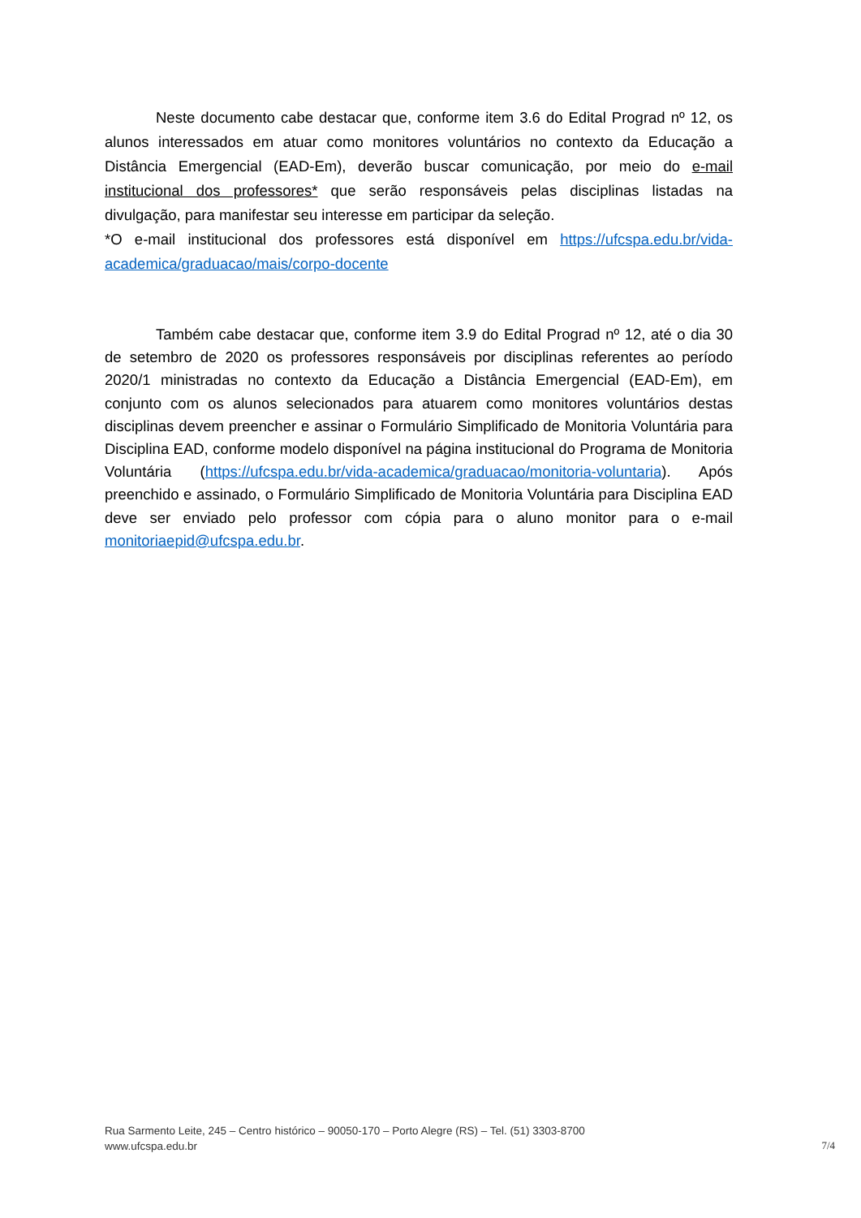Neste documento cabe destacar que, conforme item 3.6 do Edital Prograd nº 12, os alunos interessados em atuar como monitores voluntários no contexto da Educação a Distância Emergencial (EAD-Em), deverão buscar comunicação, por meio do e-mail institucional dos professores* que serão responsáveis pelas disciplinas listadas na divulgação, para manifestar seu interesse em participar da seleção.
*O e-mail institucional dos professores está disponível em https://ufcspa.edu.br/vida-academica/graduacao/mais/corpo-docente
Também cabe destacar que, conforme item 3.9 do Edital Prograd nº 12, até o dia 30 de setembro de 2020 os professores responsáveis por disciplinas referentes ao período 2020/1 ministradas no contexto da Educação a Distância Emergencial (EAD-Em), em conjunto com os alunos selecionados para atuarem como monitores voluntários destas disciplinas devem preencher e assinar o Formulário Simplificado de Monitoria Voluntária para Disciplina EAD, conforme modelo disponível na página institucional do Programa de Monitoria Voluntária (https://ufcspa.edu.br/vida-academica/graduacao/monitoria-voluntaria). Após preenchido e assinado, o Formulário Simplificado de Monitoria Voluntária para Disciplina EAD deve ser enviado pelo professor com cópia para o aluno monitor para o e-mail monitoriaepid@ufcspa.edu.br.
Rua Sarmento Leite, 245 – Centro histórico – 90050-170 – Porto Alegre (RS) – Tel. (51) 3303-8700
www.ufcspa.edu.br
7/4